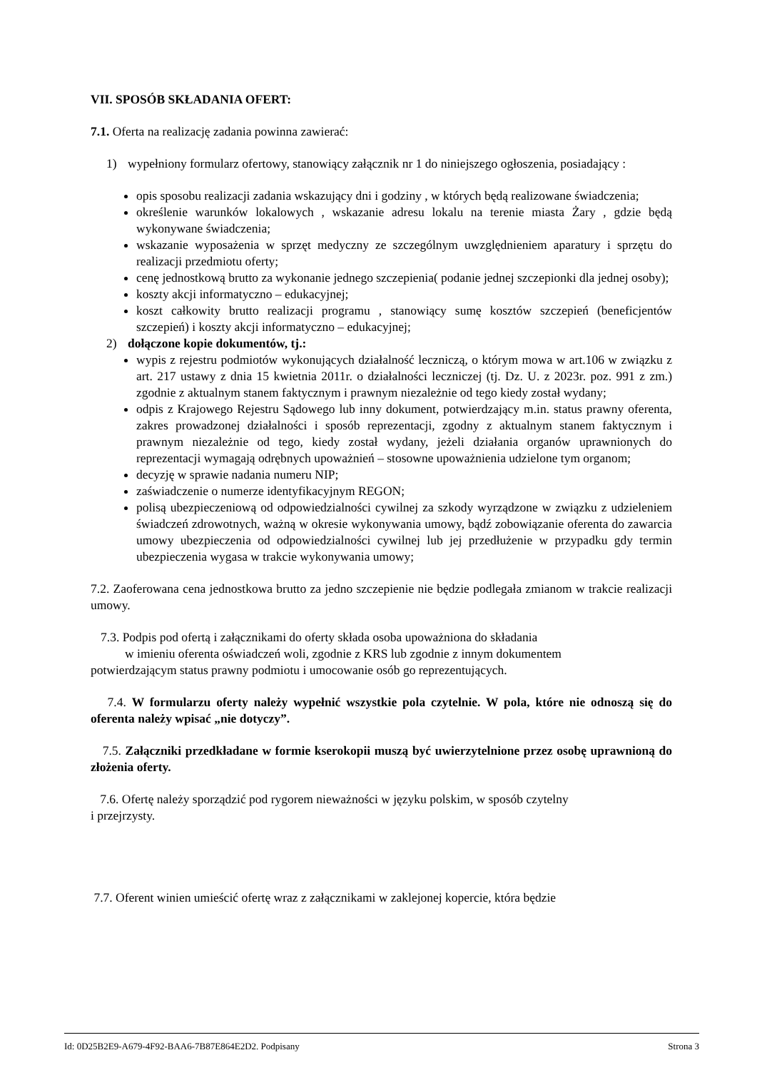VII. SPOSÓB SKŁADANIA OFERT:
7.1. Oferta na realizację zadania powinna zawierać:
1) wypełniony formularz ofertowy, stanowiący załącznik nr 1 do niniejszego ogłoszenia, posiadający :
opis sposobu realizacji zadania wskazujący dni i godziny , w których będą realizowane świadczenia;
określenie warunków lokalowych , wskazanie adresu lokalu na terenie miasta Żary , gdzie będą wykonywane świadczenia;
wskazanie wyposażenia w sprzęt medyczny ze szczególnym uwzględnieniem aparatury i sprzętu do realizacji przedmiotu oferty;
cenę jednostkową brutto za wykonanie jednego szczepienia( podanie jednej szczepionki dla jednej osoby);
koszty akcji informatyczno – edukacyjnej;
koszt całkowity brutto realizacji programu , stanowiący sumę kosztów szczepień (beneficjentów szczepień) i koszty akcji informatyczno – edukacyjnej;
2) dołączone kopie dokumentów, tj.:
wypis z rejestru podmiotów wykonujących działalność leczniczą, o którym mowa w art.106 w związku z art. 217 ustawy z dnia 15 kwietnia 2011r. o działalności leczniczej (tj. Dz. U. z 2023r. poz. 991 z zm.) zgodnie z aktualnym stanem faktycznym i prawnym niezależnie od tego kiedy został wydany;
odpis z Krajowego Rejestru Sądowego lub inny dokument, potwierdzający m.in. status prawny oferenta, zakres prowadzonej działalności i sposób reprezentacji, zgodny z aktualnym stanem faktycznym i prawnym niezależnie od tego, kiedy został wydany, jeżeli działania organów uprawnionych do reprezentacji wymagają odrębnych upoważnień – stosowne upoważnienia udzielone tym organom;
decyzję w sprawie nadania numeru NIP;
zaświadczenie o numerze identyfikacyjnym REGON;
polisą ubezpieczeniową od odpowiedzialności cywilnej za szkody wyrządzone w związku z udzieleniem świadczeń zdrowotnych, ważną w okresie wykonywania umowy, bądź zobowiązanie oferenta do zawarcia umowy ubezpieczenia od odpowiedzialności cywilnej lub jej przedłużenie w przypadku gdy termin ubezpieczenia wygasa w trakcie wykonywania umowy;
7.2. Zaoferowana cena jednostkowa brutto za jedno szczepienie nie będzie podlegała zmianom w trakcie realizacji umowy.
7.3. Podpis pod ofertą i załącznikami do oferty składa osoba upoważniona do składania
w imieniu oferenta oświadczeń woli, zgodnie z KRS lub zgodnie z innym dokumentem
potwierdzającym status prawny podmiotu i umocowanie osób go reprezentujących.
7.4. W formularzu oferty należy wypełnić wszystkie pola czytelnie. W pola, które nie odnoszą się do oferenta należy wpisać „nie dotyczy”.
7.5. Załączniki przedkładane w formie kserokopii muszą być uwierzytelnione przez osobę uprawnioną do złożenia oferty.
7.6. Ofertę należy sporządzić pod rygorem nieważności w języku polskim, w sposób czytelny
i przejrzysty.
7.7. Oferent winien umieścić ofertę wraz z załącznikami w zaklejonej kopercie, która będzie
Id: 0D25B2E9-A679-4F92-BAA6-7B87E864E2D2. Podpisany Strona 3